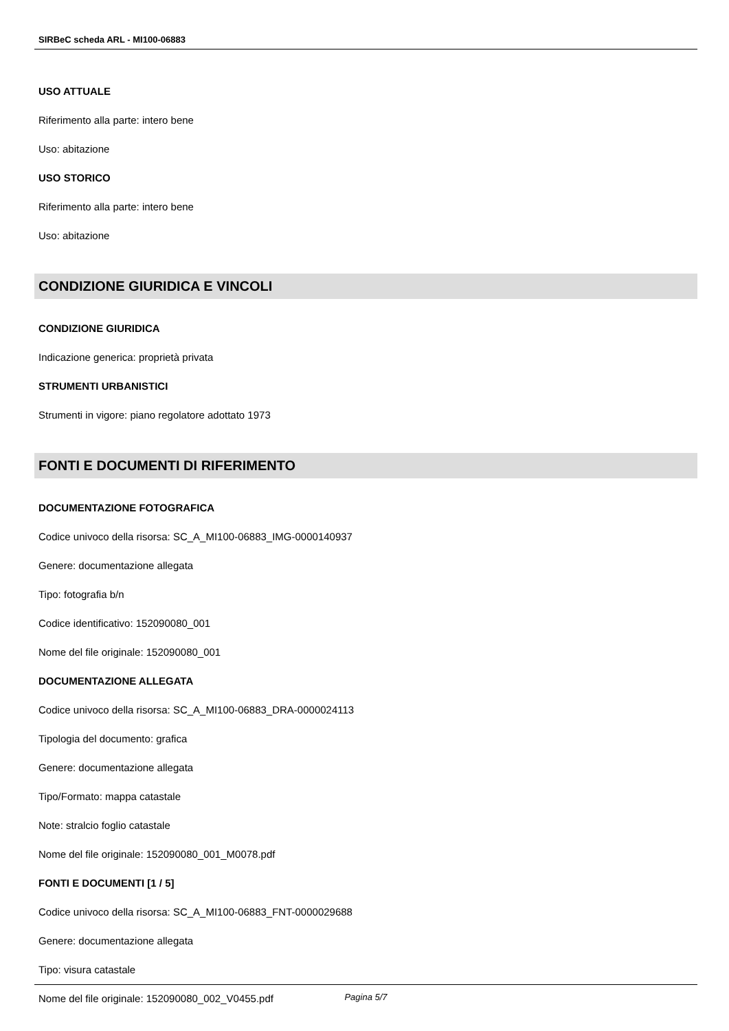SIRBeC scheda ARL - MI100-06883
USO ATTUALE
Riferimento alla parte: intero bene
Uso: abitazione
USO STORICO
Riferimento alla parte: intero bene
Uso: abitazione
CONDIZIONE GIURIDICA E VINCOLI
CONDIZIONE GIURIDICA
Indicazione generica: proprietà privata
STRUMENTI URBANISTICI
Strumenti in vigore: piano regolatore adottato 1973
FONTI E DOCUMENTI DI RIFERIMENTO
DOCUMENTAZIONE FOTOGRAFICA
Codice univoco della risorsa: SC_A_MI100-06883_IMG-0000140937
Genere: documentazione allegata
Tipo: fotografia b/n
Codice identificativo: 152090080_001
Nome del file originale: 152090080_001
DOCUMENTAZIONE ALLEGATA
Codice univoco della risorsa: SC_A_MI100-06883_DRA-0000024113
Tipologia del documento: grafica
Genere: documentazione allegata
Tipo/Formato: mappa catastale
Note: stralcio foglio catastale
Nome del file originale: 152090080_001_M0078.pdf
FONTI E DOCUMENTI [1 / 5]
Codice univoco della risorsa: SC_A_MI100-06883_FNT-0000029688
Genere: documentazione allegata
Tipo: visura catastale
Nome del file originale: 152090080_002_V0455.pdf
Pagina 5/7